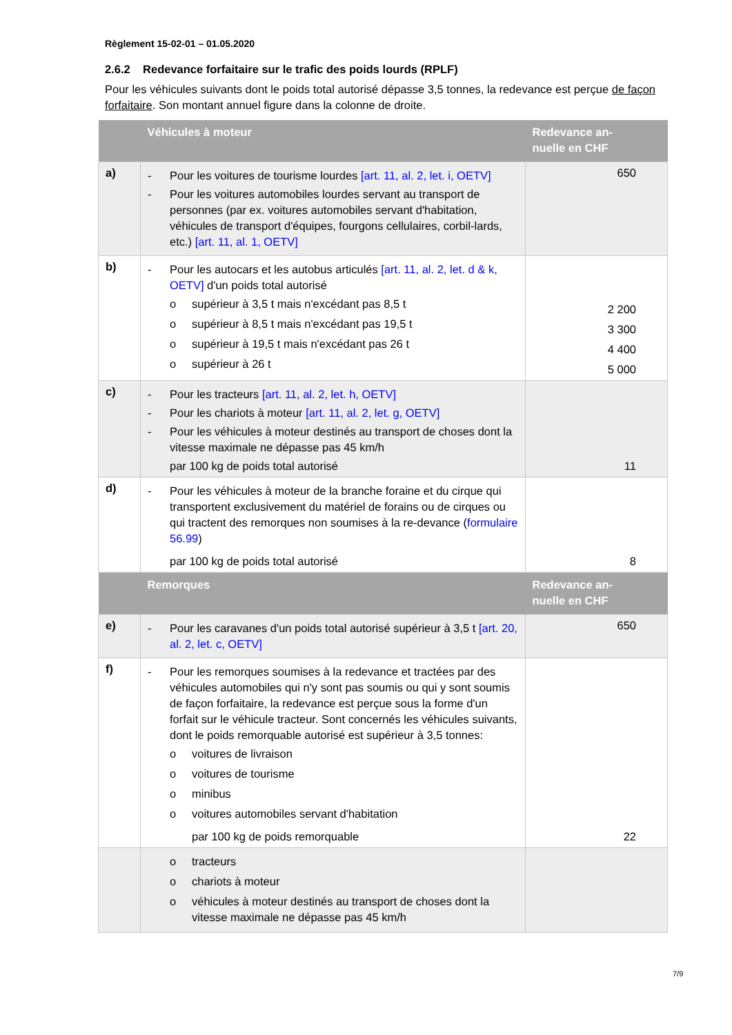Règlement 15-02-01 – 01.05.2020
2.6.2 Redevance forfaitaire sur le trafic des poids lourds (RPLF)
Pour les véhicules suivants dont le poids total autorisé dépasse 3,5 tonnes, la redevance est perçue de façon forfaitaire. Son montant annuel figure dans la colonne de droite.
| | Véhicules à moteur | Redevance an- nuelle en CHF |
| --- | --- | --- |
| a) | - Pour les voitures de tourisme lourdes [art. 11, al. 2, let. i, OETV] - Pour les voitures automobiles lourdes servant au transport de personnes (par ex. voitures automobiles servant d'habitation, véhicules de transport d'équipes, fourgons cellulaires, corbil-lards, etc.) [art. 11, al. 1, OETV] | 650 |
| b) | - Pour les autocars et les autobus articulés [art. 11, al. 2, let. d & k, OETV] d'un poids total autorisé o supérieur à 3,5 t mais n'excédant pas 8,5 t o supérieur à 8,5 t mais n'excédant pas 19,5 t o supérieur à 19,5 t mais n'excédant pas 26 t o supérieur à 26 t | 2 200 3 300 4 400 5 000 |
| c) | - Pour les tracteurs [art. 11, al. 2, let. h, OETV] - Pour les chariots à moteur [art. 11, al. 2, let. g, OETV] - Pour les véhicules à moteur destinés au transport de choses dont la vitesse maximale ne dépasse pas 45 km/h par 100 kg de poids total autorisé | 11 |
| d) | - Pour les véhicules à moteur de la branche foraine et du cirque qui transportent exclusivement du matériel de forains ou de cirques ou qui tractent des remorques non soumises à la re-devance ( formulaire 56.99 ) par 100 kg de poids total autorisé | 8 |
| | Remorques | Redevance an- nuelle en CHF |
| e) | - Pour les caravanes d'un poids total autorisé supérieur à 3,5 t [art. 20, al. 2, let. c, OETV] | 650 |
| f) | - Pour les remorques soumises à la redevance et tractées par des véhicules automobiles qui n'y sont pas soumis ou qui y sont soumis de façon forfaitaire, la redevance est perçue sous la forme d'un forfait sur le véhicule tracteur. Sont concernés les véhicules suivants, dont le poids remorquable autorisé est supérieur à 3,5 tonnes: o voitures de livraison o voitures de tourisme o minibus o voitures automobiles servant d'habitation par 100 kg de poids remorquable | 22 |
| | o tracteurs o chariots à moteur o véhicules à moteur destinés au transport de choses dont la vitesse maximale ne dépasse pas 45 km/h | |
7/9